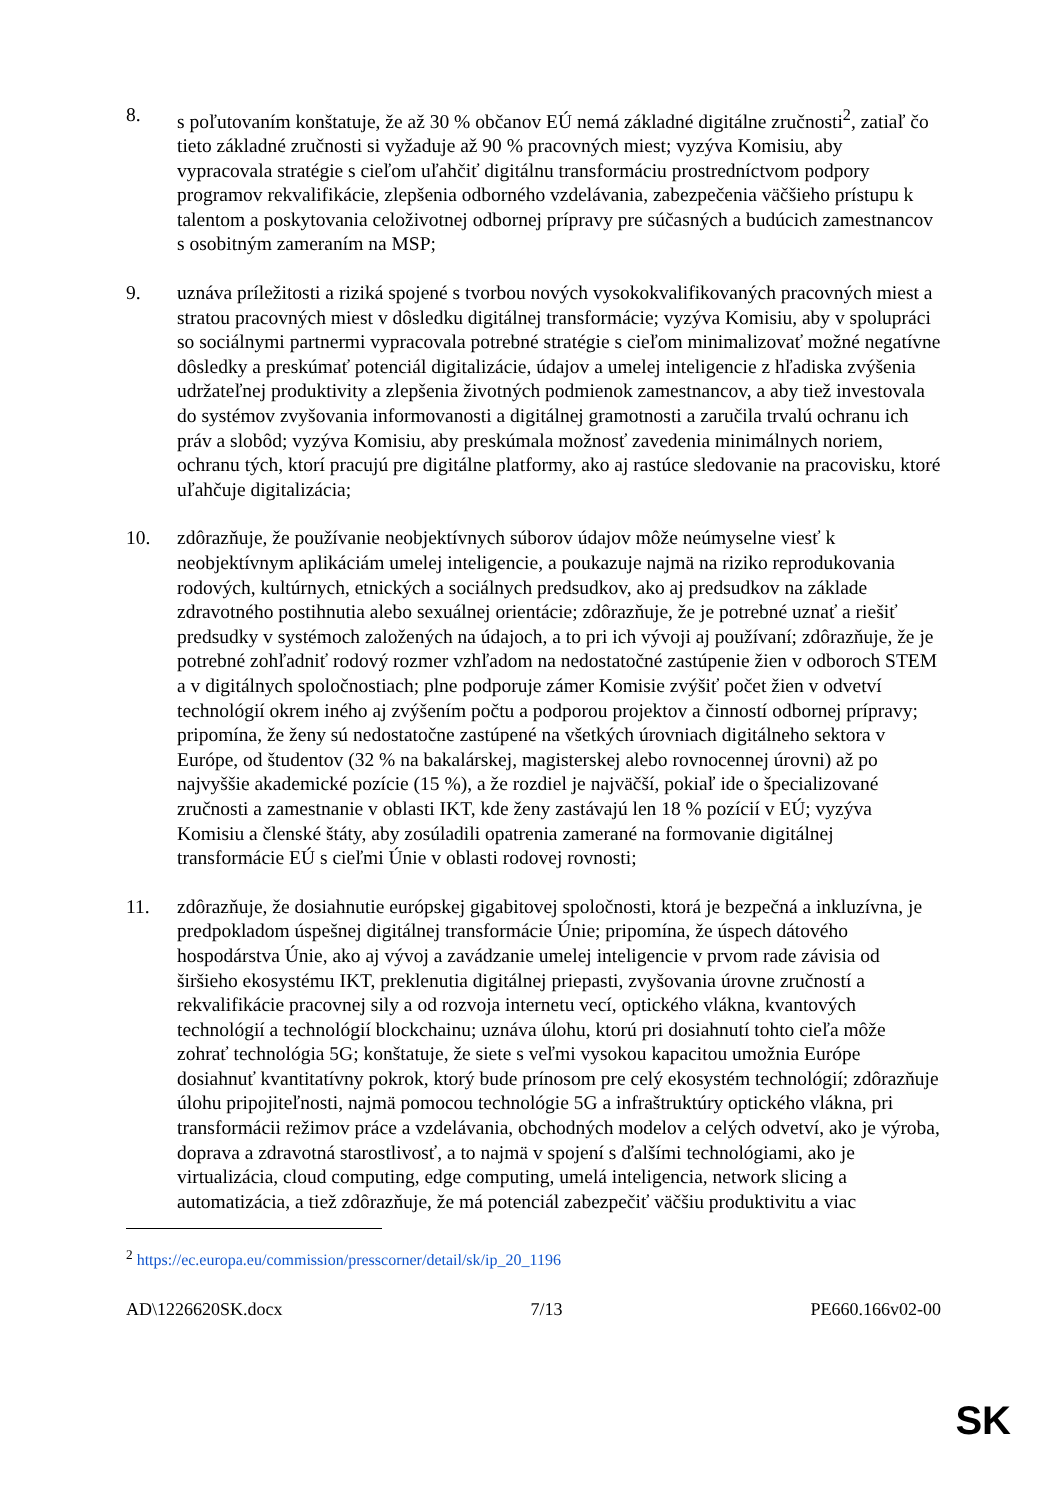8. s poľutovaním konštatuje, že až 30 % občanov EÚ nemá základné digitálne zručnosti<sup>2</sup>, zatiaľ čo tieto základné zručnosti si vyžaduje až 90 % pracovných miest; vyzýva Komisiu, aby vypracovala stratégie s cieľom uľahčiť digitálnu transformáciu prostredníctvom podpory programov rekvalifikácie, zlepšenia odborného vzdelávania, zabezpečenia väčšieho prístupu k talentom a poskytovania celoživotnej odbornej prípravy pre súčasných a budúcich zamestnancov s osobitným zameraním na MSP;
9. uznáva príležitosti a riziká spojené s tvorbou nových vysokokvalifikovaných pracovných miest a stratou pracovných miest v dôsledku digitálnej transformácie; vyzýva Komisiu, aby v spolupráci so sociálnymi partnermi vypracovala potrebné stratégie s cieľom minimalizovať možné negatívne dôsledky a preskúmať potenciál digitalizácie, údajov a umelej inteligencie z hľadiska zvýšenia udržateľnej produktivity a zlepšenia životných podmienok zamestnancov, a aby tiež investovala do systémov zvyšovania informovanosti a digitálnej gramotnosti a zaručila trvalú ochranu ich práv a slobôd; vyzýva Komisiu, aby preskúmala možnosť zavedenia minimálnych noriem, ochranu tých, ktorí pracujú pre digitálne platformy, ako aj rastúce sledovanie na pracovisku, ktoré uľahčuje digitalizácia;
10. zdôrazňuje, že používanie neobjektívnych súborov údajov môže neúmyselne viesť k neobjektívnym aplikáciám umelej inteligencie, a poukazuje najmä na riziko reprodukovania rodových, kultúrnych, etnických a sociálnych predsudkov, ako aj predsudkov na základe zdravotného postihnutia alebo sexuálnej orientácie; zdôrazňuje, že je potrebné uznať a riešiť predsudky v systémoch založených na údajoch, a to pri ich vývoji aj používaní; zdôrazňuje, že je potrebné zohľadniť rodový rozmer vzhľadom na nedostatočné zastúpenie žien v odboroch STEM a v digitálnych spoločnostiach; plne podporuje zámer Komisie zvýšiť počet žien v odvetví technológií okrem iného aj zvýšením počtu a podporou projektov a činností odbornej prípravy; pripomína, že ženy sú nedostatočne zastúpené na všetkých úrovniach digitálneho sektora v Európe, od študentov (32 % na bakalárskej, magisterskej alebo rovnocennej úrovni) až po najvyššie akademické pozície (15 %), a že rozdiel je najväčší, pokiaľ ide o špecializované zručnosti a zamestnanie v oblasti IKT, kde ženy zastávajú len 18 % pozícií v EÚ; vyzýva Komisiu a členské štáty, aby zosúladili opatrenia zamerané na formovanie digitálnej transformácie EÚ s cieľmi Únie v oblasti rodovej rovnosti;
11. zdôrazňuje, že dosiahnutie európskej gigabitovej spoločnosti, ktorá je bezpečná a inkluzívna, je predpokladom úspešnej digitálnej transformácie Únie; pripomína, že úspech dátového hospodárstva Únie, ako aj vývoj a zavádzanie umelej inteligencie v prvom rade závisia od širšieho ekosystému IKT, preklenutia digitálnej priepasti, zvyšovania úrovne zručností a rekvalifikácie pracovnej sily a od rozvoja internetu vecí, optického vlákna, kvantových technológií a technológií blockchainu; uznáva úlohu, ktorú pri dosiahnutí tohto cieľa môže zohrať technológia 5G; konštatuje, že siete s veľmi vysokou kapacitou umožnia Európe dosiahnuť kvantitatívny pokrok, ktorý bude prínosom pre celý ekosystém technológií; zdôrazňuje úlohu pripojiteľnosti, najmä pomocou technológie 5G a infraštruktúry optického vlákna, pri transformácii režimov práce a vzdelávania, obchodných modelov a celých odvetví, ako je výroba, doprava a zdravotná starostlivosť, a to najmä v spojení s ďalšími technológiami, ako je virtualizácia, cloud computing, edge computing, umelá inteligencia, network slicing a automatizácia, a tiež zdôrazňuje, že má potenciál zabezpečiť väčšiu produktivitu a viac
<sup>2</sup> https://ec.europa.eu/commission/presscorner/detail/sk/ip_20_1196
AD\1226620SK.docx 7/13 PE660.166v02-00
SK